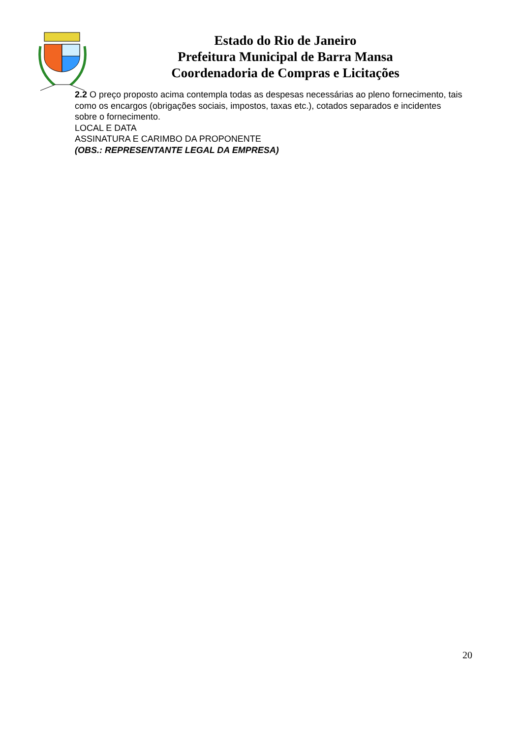Estado do Rio de Janeiro
Prefeitura Municipal de Barra Mansa
Coordenadoria de Compras e Licitações
2.2 O preço proposto acima contempla todas as despesas necessárias ao pleno fornecimento, tais como os encargos (obrigações sociais, impostos, taxas etc.), cotados separados e incidentes sobre o fornecimento.
LOCAL E DATA
ASSINATURA E CARIMBO DA PROPONENTE
(OBS.: REPRESENTANTE LEGAL DA EMPRESA)
20